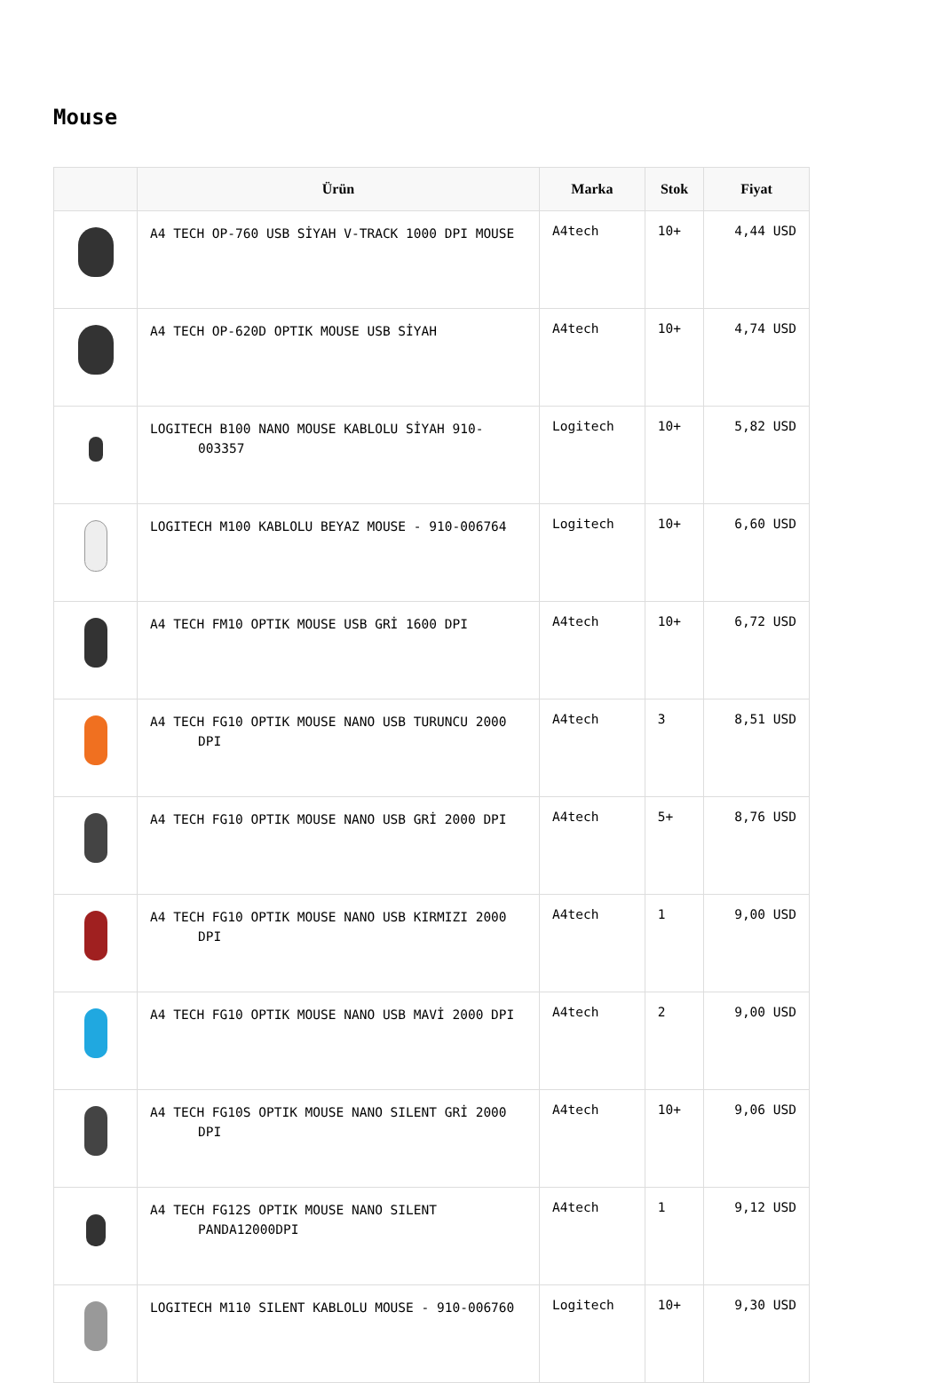Mouse
| | Ürün | Marka | Stok | Fiyat |
| --- | --- | --- | --- | --- |
| | A4 TECH OP-760 USB SİYAH V-TRACK 1000 DPI MOUSE | A4tech | 10+ | 4,44 USD |
| | A4 TECH OP-620D OPTIK MOUSE USB SİYAH | A4tech | 10+ | 4,74 USD |
| | LOGITECH B100 NANO MOUSE KABLOLU SİYAH 910-003357 | Logitech | 10+ | 5,82 USD |
| | LOGITECH M100 KABLOLU BEYAZ MOUSE - 910-006764 | Logitech | 10+ | 6,60 USD |
| | A4 TECH FM10 OPTIK MOUSE USB GRİ 1600 DPI | A4tech | 10+ | 6,72 USD |
| | A4 TECH FG10 OPTIK MOUSE NANO USB TURUNCU 2000 DPI | A4tech | 3 | 8,51 USD |
| | A4 TECH FG10 OPTIK MOUSE NANO USB GRİ 2000 DPI | A4tech | 5+ | 8,76 USD |
| | A4 TECH FG10 OPTIK MOUSE NANO USB KIRMIZI 2000 DPI | A4tech | 1 | 9,00 USD |
| | A4 TECH FG10 OPTIK MOUSE NANO USB MAVİ 2000 DPI | A4tech | 2 | 9,00 USD |
| | A4 TECH FG10S OPTIK MOUSE NANO SILENT GRİ 2000 DPI | A4tech | 10+ | 9,06 USD |
| | A4 TECH FG12S OPTIK MOUSE NANO SILENT PANDA12000DPI | A4tech | 1 | 9,12 USD |
| | LOGITECH M110 SILENT KABLOLU MOUSE - 910-006760 | Logitech | 10+ | 9,30 USD |